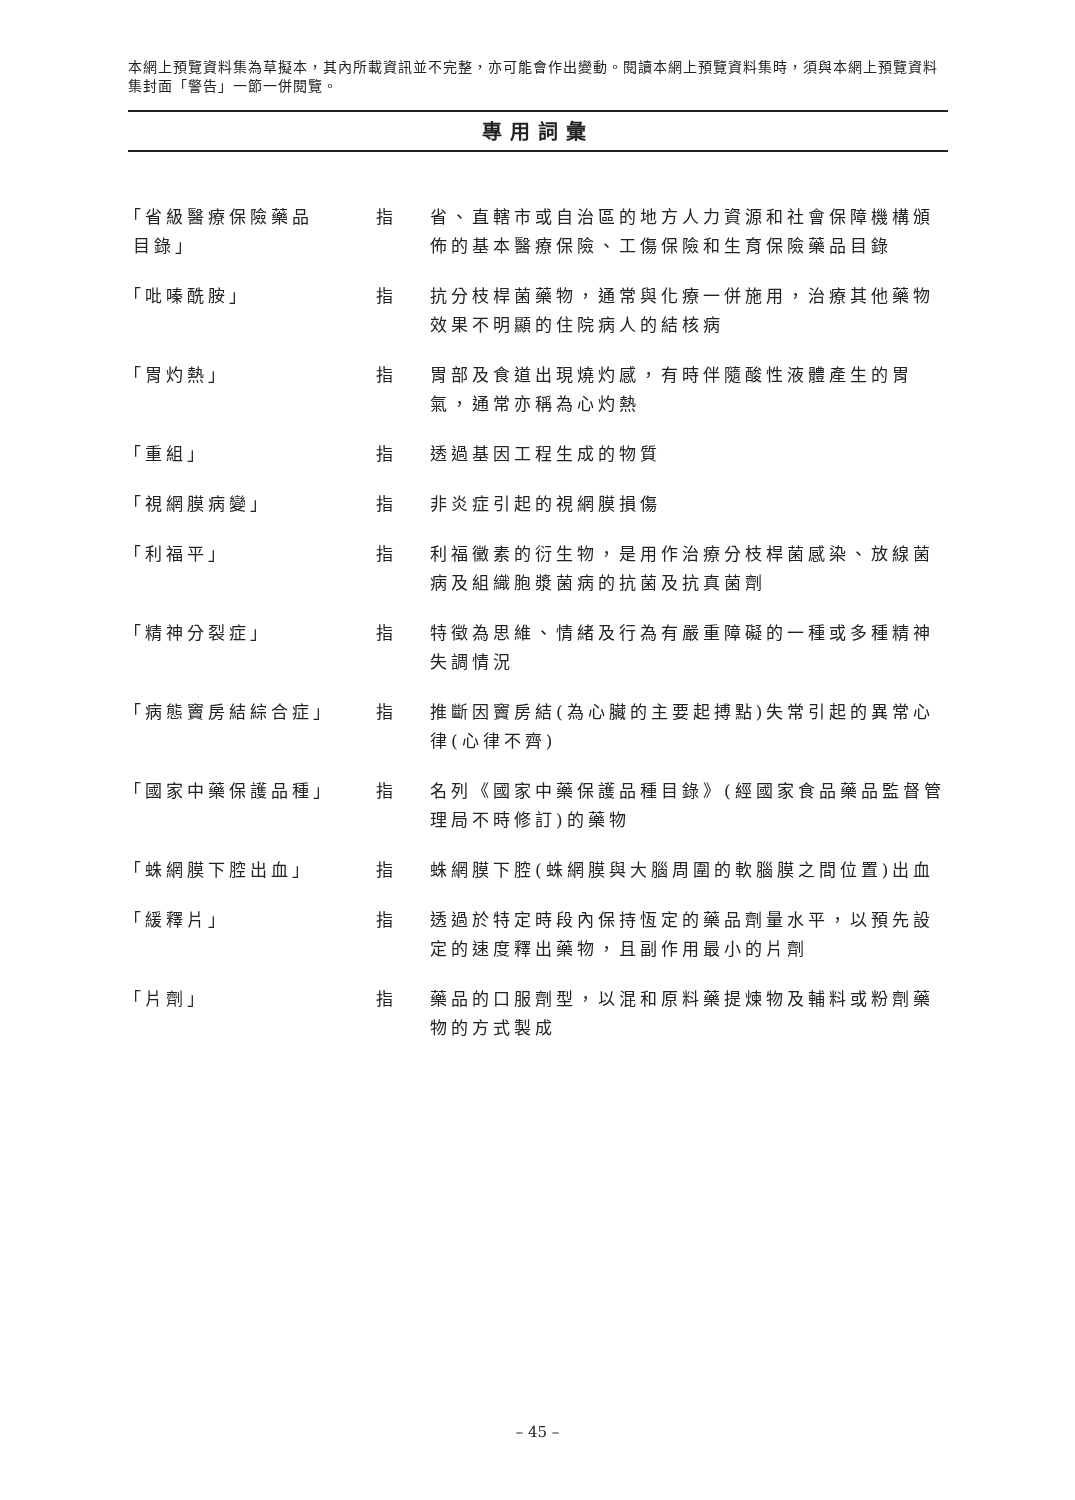本網上預覽資料集為草擬本，其內所載資訊並不完整，亦可能會作出變動。閱讀本網上預覽資料集時，須與本網上預覽資料集封面「警告」一節一併閱覽。
專用詞彙
「省級醫療保險藥品
目錄」
指 省、直轄市或自治區的地方人力資源和社會保障機構頒佈的基本醫療保險、工傷保險和生育保險藥品目錄
「吡嗪酰胺」 指 抗分枝桿菌藥物，通常與化療一併施用，治療其他藥物效果不明顯的住院病人的結核病
「胃灼熱」 指 胃部及食道出現燒灼感，有時伴隨酸性液體產生的胃氣，通常亦稱為心灼熱
「重組」 指 透過基因工程生成的物質
「視網膜病變」 指 非炎症引起的視網膜損傷
「利福平」 指 利福黴素的衍生物，是用作治療分枝桿菌感染、放線菌病及組織胞漿菌病的抗菌及抗真菌劑
「精神分裂症」 指 特徵為思維、情緒及行為有嚴重障礙的一種或多種精神失調情況
「病態竇房結綜合症」 指 推斷因竇房結(為心臟的主要起搏點)失常引起的異常心律(心律不齊)
「國家中藥保護品種」 指 名列《國家中藥保護品種目錄》(經國家食品藥品監督管理局不時修訂)的藥物
「蛛網膜下腔出血」 指 蛛網膜下腔(蛛網膜與大腦周圍的軟腦膜之間位置)出血
「緩釋片」 指 透過於特定時段內保持恆定的藥品劑量水平，以預先設定的速度釋出藥物，且副作用最小的片劑
「片劑」 指 藥品的口服劑型，以混和原料藥提煉物及輔料或粉劑藥物的方式製成
– 45 –